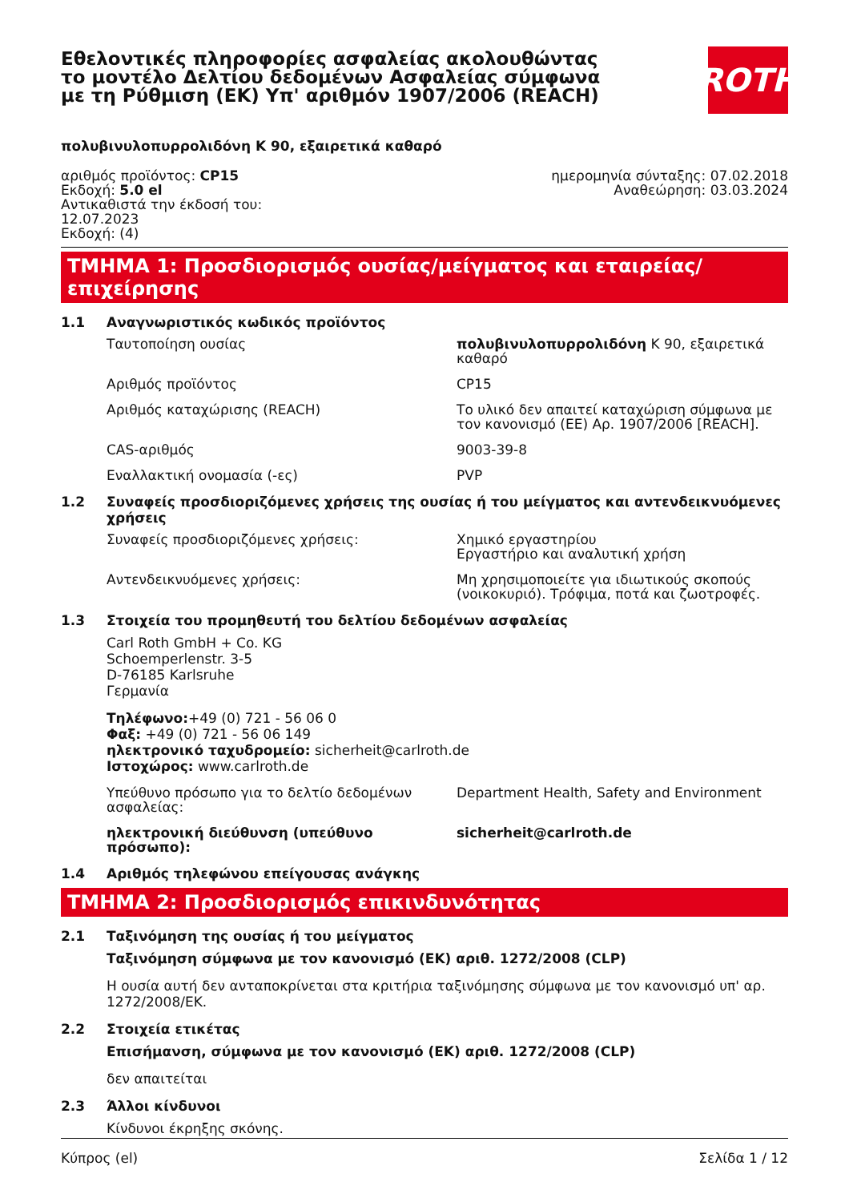Εθελοντικές πληροφορίες ασφαλείας ακολουθώντας το μοντέλο Δελτίου δεδομένων Ασφαλείας σύμφωνα με τη Ρύθμιση (ΕΚ) Υπ' αριθμόν 1907/2006 (REACH)
ROTH
πολυβινυλοπυρρολιδόνη K 90, εξαιρετικά καθαρό
αριθμός προϊόντος: CP15
Εκδοχή: 5.0 el
Αντικαθιστά την έκδοσή του:
12.07.2023
Εκδοχή: (4)
ημερομηνία σύνταξης: 07.02.2018
Αναθεώρηση: 03.03.2024
ΤΜΗΜΑ 1: Προσδιορισμός ουσίας/μείγματος και εταιρείας/επιχείρησης
1.1 Αναγνωριστικός κωδικός προϊόντος
Ταυτοποίηση ουσίας πολυβινυλοπυρρολιδόνη K 90, εξαιρετικά καθαρό
Αριθμός προϊόντος CP15
Αριθμός καταχώρισης (REACH) Το υλικό δεν απαιτεί καταχώριση σύμφωνα με τον κανονισμό (ΕΕ) Αρ. 1907/2006 [REACH].
CAS-αριθμός 9003-39-8
Εναλλακτική ονομασία (-ες) PVP
1.2 Συναφείς προσδιοριζόμενες χρήσεις της ουσίας ή του μείγματος και αντενδεικνυόμενες χρήσεις
Συναφείς προσδιοριζόμενες χρήσεις: Χημικό εργαστηρίου
Εργαστήριο και αναλυτική χρήση
Αντενδεικνυόμενες χρήσεις: Μη χρησιμοποιείτε για ιδιωτικούς σκοπούς (νοικοκυριό). Τρόφιμα, ποτά και ζωοτροφές.
1.3 Στοιχεία του προμηθευτή του δελτίου δεδομένων ασφαλείας
Carl Roth GmbH + Co. KG
Schoemperlenstr. 3-5
D-76185 Karlsruhe
Γερμανία
Τηλέφωνο:+49 (0) 721 - 56 06 0
Φαξ: +49 (0) 721 - 56 06 149
ηλεκτρονικό ταχυδρομείο: sicherheit@carlroth.de
Ιστοχώρος: www.carlroth.de
Υπεύθυνο πρόσωπο για το δελτίο δεδομένων ασφαλείας:
Department Health, Safety and Environment
ηλεκτρονική διεύθυνση (υπεύθυνο πρόσωπο): sicherheit@carlroth.de
1.4 Αριθμός τηλεφώνου επείγουσας ανάγκης
ΤΜΗΜΑ 2: Προσδιορισμός επικινδυνότητας
2.1 Ταξινόμηση της ουσίας ή του μείγματος
Ταξινόμηση σύμφωνα με τον κανονισμό (ΕΚ) αριθ. 1272/2008 (CLP)
Η ουσία αυτή δεν ανταποκρίνεται στα κριτήρια ταξινόμησης σύμφωνα με τον κανονισμό υπ' αρ. 1272/2008/ΕΚ.
2.2 Στοιχεία ετικέτας
Επισήμανση, σύμφωνα με τον κανονισμό (ΕΚ) αριθ. 1272/2008 (CLP)
δεν απαιτείται
2.3 Άλλοι κίνδυνοι
Κίνδυνοι έκρηξης σκόνης.
Κύπρος (el) Σελίδα 1 / 12